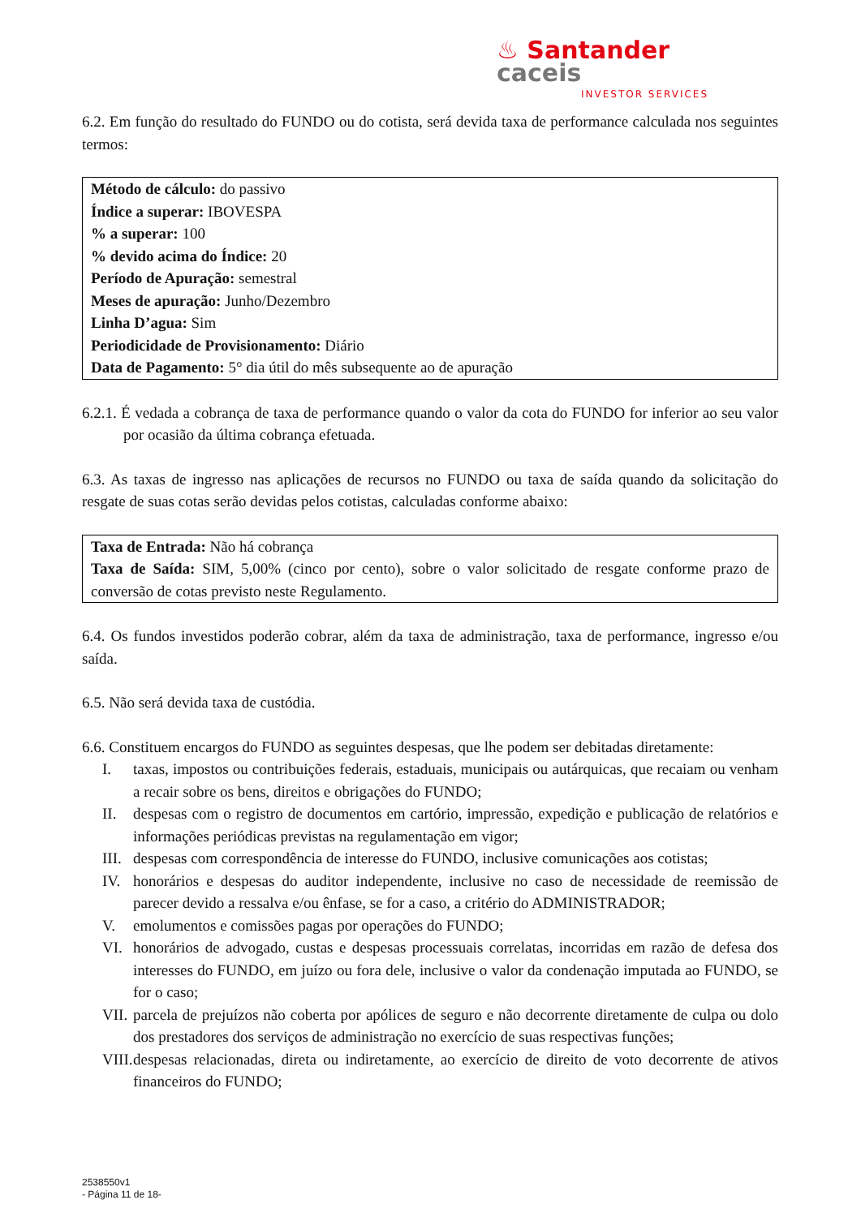♨ Santander caceis
INVESTOR SERVICES
6.2. Em função do resultado do FUNDO ou do cotista, será devida taxa de performance calculada nos seguintes termos:
Método de cálculo: do passivo
Índice a superar: IBOVESPA
% a superar: 100
% devido acima do Índice: 20
Período de Apuração: semestral
Meses de apuração: Junho/Dezembro
Linha D’agua: Sim
Periodicidade de Provisionamento: Diário
Data de Pagamento: 5° dia útil do mês subsequente ao de apuração
6.2.1. É vedada a cobrança de taxa de performance quando o valor da cota do FUNDO for inferior ao seu valor por ocasião da última cobrança efetuada.
6.3. As taxas de ingresso nas aplicações de recursos no FUNDO ou taxa de saída quando da solicitação do resgate de suas cotas serão devidas pelos cotistas, calculadas conforme abaixo:
Taxa de Entrada: Não há cobrança
Taxa de Saída: SIM, 5,00% (cinco por cento), sobre o valor solicitado de resgate conforme prazo de conversão de cotas previsto neste Regulamento.
6.4. Os fundos investidos poderão cobrar, além da taxa de administração, taxa de performance, ingresso e/ou saída.
6.5. Não será devida taxa de custódia.
6.6. Constituem encargos do FUNDO as seguintes despesas, que lhe podem ser debitadas diretamente:
I. taxas, impostos ou contribuições federais, estaduais, municipais ou autárquicas, que recaiam ou venham a recair sobre os bens, direitos e obrigações do FUNDO;
II. despesas com o registro de documentos em cartório, impressão, expedição e publicação de relatórios e informações periódicas previstas na regulamentação em vigor;
III. despesas com correspondência de interesse do FUNDO, inclusive comunicações aos cotistas;
IV. honorários e despesas do auditor independente, inclusive no caso de necessidade de reemissão de parecer devido a ressalva e/ou ênfase, se for a caso, a critério do ADMINISTRADOR;
V. emolumentos e comissões pagas por operações do FUNDO;
VI. honorários de advogado, custas e despesas processuais correlatas, incorridas em razão de defesa dos interesses do FUNDO, em juízo ou fora dele, inclusive o valor da condenação imputada ao FUNDO, se for o caso;
VII. parcela de prejuízos não coberta por apólices de seguro e não decorrente diretamente de culpa ou dolo dos prestadores dos serviços de administração no exercício de suas respectivas funções;
VIII. despesas relacionadas, direta ou indiretamente, ao exercício de direito de voto decorrente de ativos financeiros do FUNDO;
2538550v1
- Página 11 de 18-